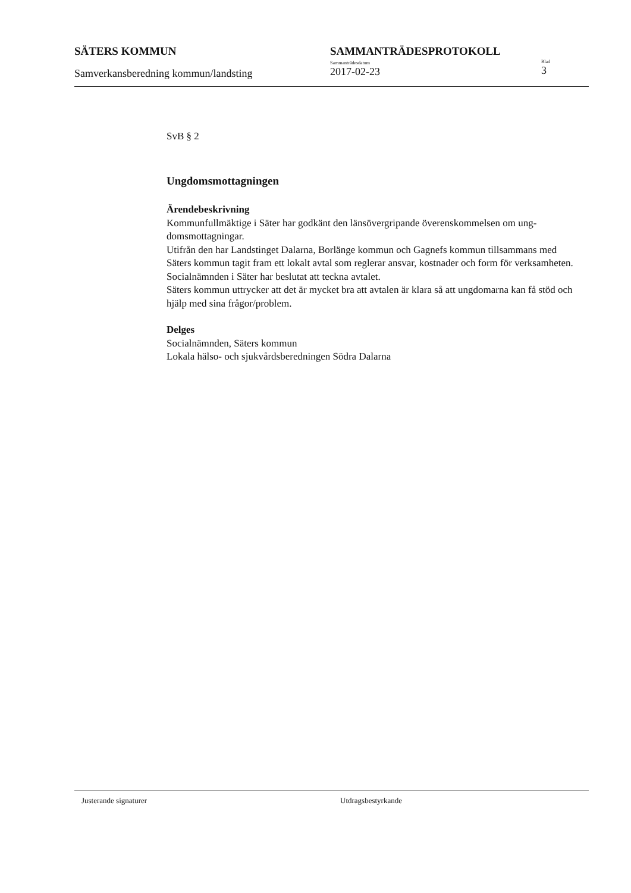SÄTERS KOMMUN
Samverkansberedning kommun/landsting
SAMMANTRÄDESPROTOKOLL
Sammanträdesdatum
2017-02-23
Blad
3
SvB § 2
Ungdomsmottagningen
Ärendebeskrivning
Kommunfullmäktige i Säter har godkänt den länsövergripande överenskommelsen om ung-domsmottagningar.
Utifrån den har Landstinget Dalarna, Borlänge kommun och Gagnefs kommun tillsammans med Säters kommun tagit fram ett lokalt avtal som reglerar ansvar, kostnader och form för verksamheten. Socialnämnden i Säter har beslutat att teckna avtalet.
Säters kommun uttrycker att det är mycket bra att avtalen är klara så att ungdomarna kan få stöd och hjälp med sina frågor/problem.
Delges
Socialnämnden, Säters kommun
Lokala hälso- och sjukvårdsberedningen Södra Dalarna
Justerande signaturer Utdragsbestyrkande